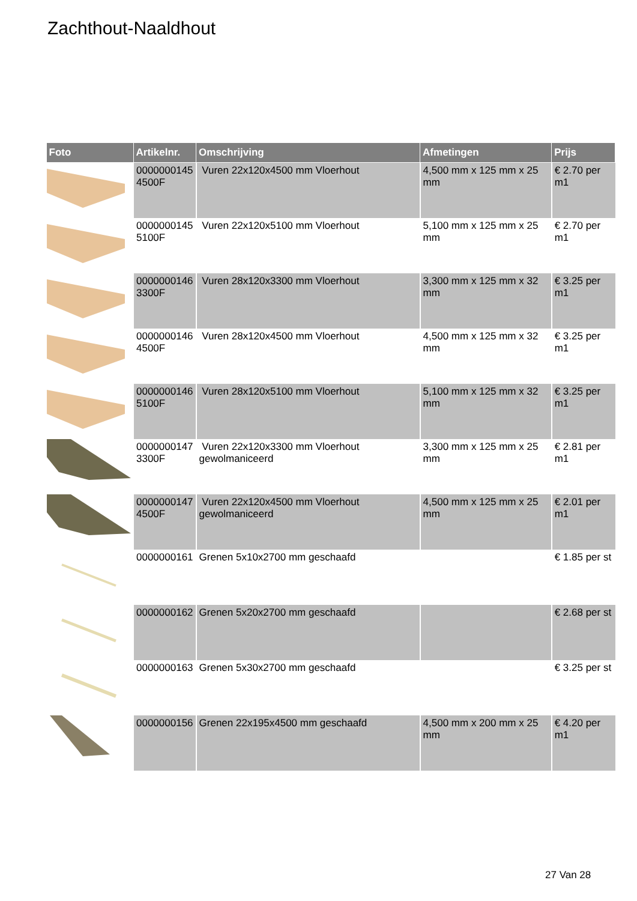Zachthout-Naaldhout
| Foto | Artikelnr. | Omschrijving | Afmetingen | Prijs |
| --- | --- | --- | --- | --- |
| | 0000000145 4500F | Vuren 22x120x4500 mm Vloerhout | 4,500 mm x 125 mm x 25 mm | € 2.70 per m1 |
| | 0000000145 5100F | Vuren 22x120x5100 mm Vloerhout | 5,100 mm x 125 mm x 25 mm | € 2.70 per m1 |
| | 0000000146 3300F | Vuren 28x120x3300 mm Vloerhout | 3,300 mm x 125 mm x 32 mm | € 3.25 per m1 |
| | 0000000146 4500F | Vuren 28x120x4500 mm Vloerhout | 4,500 mm x 125 mm x 32 mm | € 3.25 per m1 |
| | 0000000146 5100F | Vuren 28x120x5100 mm Vloerhout | 5,100 mm x 125 mm x 32 mm | € 3.25 per m1 |
| | 0000000147 3300F | Vuren 22x120x3300 mm Vloerhout gewolmaniceerd | 3,300 mm x 125 mm x 25 mm | € 2.81 per m1 |
| | 0000000147 4500F | Vuren 22x120x4500 mm Vloerhout gewolmaniceerd | 4,500 mm x 125 mm x 25 mm | € 2.01 per m1 |
| | 0000000161 | Grenen 5x10x2700 mm geschaafd | | € 1.85 per st |
| | 0000000162 | Grenen 5x20x2700 mm geschaafd | | € 2.68 per st |
| | 0000000163 | Grenen 5x30x2700 mm geschaafd | | € 3.25 per st |
| | 0000000156 | Grenen 22x195x4500 mm geschaafd | 4,500 mm x 200 mm x 25 mm | € 4.20 per m1 |
27 Van 28